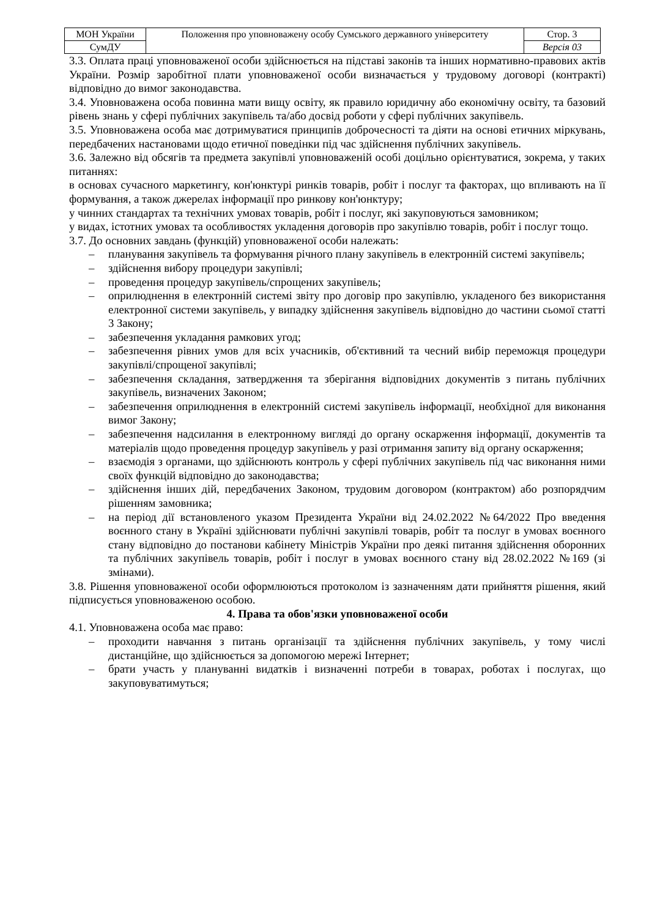| МОН України | Положення про уповноважену особу Сумського державного університету | Стор. 3 |
| СумДУ | | Версія 03 |
3.3. Оплата праці уповноваженої особи здійснюється на підставі законів та інших нормативно-правових актів України. Розмір заробітної плати уповноваженої особи визначається у трудовому договорі (контракті) відповідно до вимог законодавства.
3.4. Уповноважена особа повинна мати вищу освіту, як правило юридичну або економічну освіту, та базовий рівень знань у сфері публічних закупівель та/або досвід роботи у сфері публічних закупівель.
3.5. Уповноважена особа має дотримуватися принципів доброчесності та діяти на основі етичних міркувань, передбачених настановами щодо етичної поведінки під час здійснення публічних закупівель.
3.6. Залежно від обсягів та предмета закупівлі уповноваженій особі доцільно орієнтуватися, зокрема, у таких питаннях:
в основах сучасного маркетингу, кон'юнктурі ринків товарів, робіт і послуг та факторах, що впливають на її формування, а також джерелах інформації про ринкову кон'юнктуру;
у чинних стандартах та технічних умовах товарів, робіт і послуг, які закуповуються замовником;
у видах, істотних умовах та особливостях укладення договорів про закупівлю товарів, робіт і послуг тощо.
3.7. До основних завдань (функцій) уповноваженої особи належать:
– планування закупівель та формування річного плану закупівель в електронній системі закупівель;
– здійснення вибору процедури закупівлі;
– проведення процедур закупівель/спрощених закупівель;
– оприлюднення в електронній системі звіту про договір про закупівлю, укладеного без використання електронної системи закупівель, у випадку здійснення закупівель відповідно до частини сьомої статті 3 Закону;
– забезпечення укладання рамкових угод;
– забезпечення рівних умов для всіх учасників, об'єктивний та чесний вибір переможця процедури закупівлі/спрощеної закупівлі;
– забезпечення складання, затвердження та зберігання відповідних документів з питань публічних закупівель, визначених Законом;
– забезпечення оприлюднення в електронній системі закупівель інформації, необхідної для виконання вимог Закону;
– забезпечення надсилання в електронному вигляді до органу оскарження інформації, документів та матеріалів щодо проведення процедур закупівель у разі отримання запиту від органу оскарження;
– взаємодія з органами, що здійснюють контроль у сфері публічних закупівель під час виконання ними своїх функцій відповідно до законодавства;
– здійснення інших дій, передбачених Законом, трудовим договором (контрактом) або розпорядчим рішенням замовника;
– на період дії встановленого указом Президента України від 24.02.2022 №64/2022 Про введення воєнного стану в Україні здійснювати публічні закупівлі товарів, робіт та послуг в умовах воєнного стану відповідно до постанови кабінету Міністрів України про деякі питання здійснення оборонних та публічних закупівель товарів, робіт і послуг в умовах воєнного стану від 28.02.2022 №169 (зі змінами).
3.8. Рішення уповноваженої особи оформлюються протоколом із зазначенням дати прийняття рішення, який підписується уповноваженою особою.
4. Права та обов'язки уповноваженої особи
4.1. Уповноважена особа має право:
– проходити навчання з питань організації та здійснення публічних закупівель, у тому числі дистанційне, що здійснюється за допомогою мережі Інтернет;
– брати участь у плануванні видатків і визначенні потреби в товарах, роботах і послугах, що закуповуватимуться;